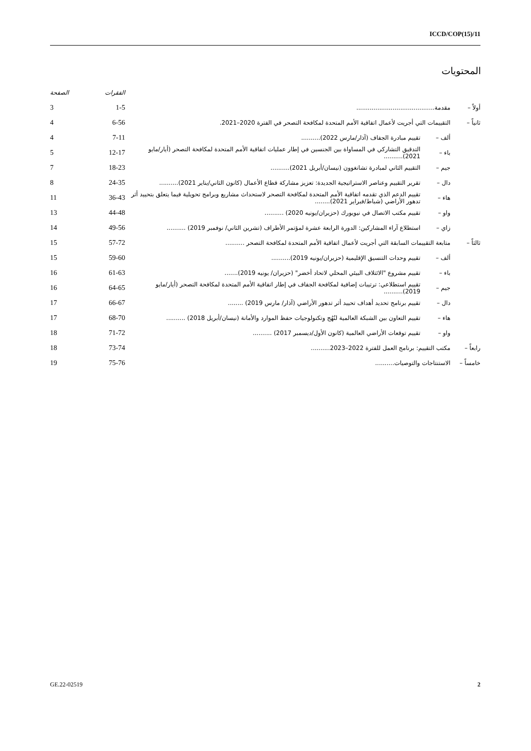ICCD/COP(15)/11
المحتويات
| | | | الفقرات | الصفحة |
| --- | --- | --- | --- | --- |
| أولاً – | مقدمة......................................... | | 1-5 | 3 |
| ثانياً – | التقييمات التي أجريت لأعمال اتفاقية الأمم المتحدة لمكافحة التصحر في الفترة 2020–2021. | | 6-56 | 4 |
| | ألف – | تقييم مبادرة الجفاف (آذار/مارس 2022).......... | 7-11 | 4 |
| | باء – | التدقيق التشاركي في المساواة بين الجنسين في إطار عمليات اتفاقية الأمم المتحدة لمكافحة التصحر (أيار/مايو 2021).......... | 12-17 | 5 |
| | جيم – | التقييم الثاني لمبادرة تشانغوون (نيسان/أبريل 2021).......... | 18-23 | 7 |
| | دال – | تقرير التقييم وعناصر الاستراتيجية الجديدة: تعزيز مشاركة قطاع الأعمال (كانون الثاني/يناير 2021).......... | 24-35 | 8 |
| | هاء – | تقييم الدعم الذي تقدمه اتفاقية الأمم المتحدة لمكافحة التصحر لاستحداث مشاريع وبرامج تحويلية فيما يتعلق بتحييد أثر تدهور الأراضي (شباط/فبراير 2021)........ | 36-43 | 11 |
| | واو – | تقييم مكتب الاتصال في نيويورك (حزيران/يونيه 2020) .......... | 44-48 | 13 |
| | زاي – | استطلاع آراء المشاركين: الدورة الرابعة عشرة لمؤتمر الأطراف (تشرين الثاني/ نوفمبر 2019) .......... | 49-56 | 14 |
| ثالثاً – | متابعة التقييمات السابقة التي أجريت لأعمال اتفاقية الأمم المتحدة لمكافحة التصحر .......... | | 57-72 | 15 |
| | ألف – | تقييم وحدات التنسيق الإقليمية (حزيران/يونيه 2019).......... | 59-60 | 15 |
| | باء – | تقييم مشروع "الائتلاف البيئي المحلي لاتحاد أخضر" (حزيران/ يونيه 2019)....... | 61-63 | 16 |
| | جيم – | تقييم استطلاعي: ترتيبات إضافية لمكافحة الجفاف في إطار اتفاقية الأمم المتحدة لمكافحة التصحر (أيار/مايو 2019).......... | 64-65 | 16 |
| | دال – | تقييم برنامج تحديد أهداف تحييد أثر تدهور الأراضي (آذار/ مارس 2019) ........ | 66-67 | 17 |
| | هاء – | تقييم التعاون بين الشبكة العالمية لنُهُج وتكنولوجيات حفظ الموارد والأمانة (نيسان/أبريل 2018) .......... | 68-70 | 17 |
| | واو – | تقييم توقعات الأراضي العالمية (كانون الأول/ديسمبر 2017) .......... | 71-72 | 18 |
| رابعاً – | مكتب التقييم: برنامج العمل للفترة 2022–2023.......... | | 73-74 | 18 |
| خامساً – | الاستنتاجات والتوصيات.......... | | 75-76 | 19 |
GE.22-02519 2